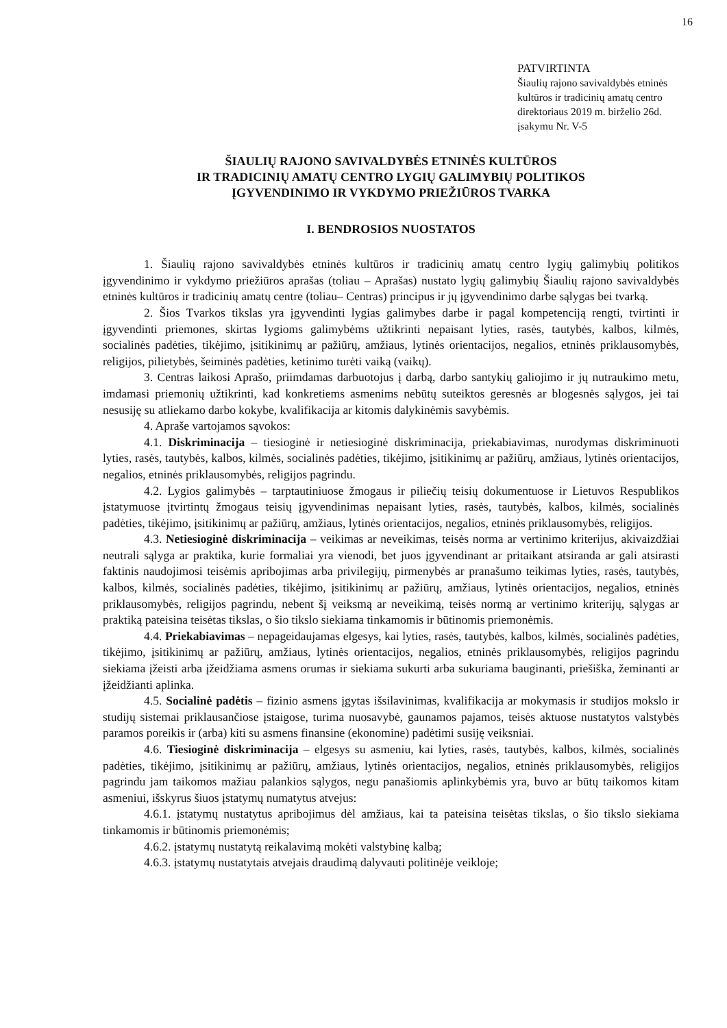16
PATVIRTINTA
Šiaulių rajono savivaldybės etninės
kultūros ir tradicinių amatų centro
direktoriaus 2019 m. birželio 26d.
įsakymu Nr. V-5
ŠIAULIŲ RAJONO SAVIVALDYBĖS ETNINĖS KULTŪROS
IR TRADICINIŲ AMATŲ CENTRO LYGIŲ GALIMYBIŲ POLITIKOS
ĮGYVENDINIMO IR VYKDYMO PRIEŽIŪROS TVARKA
I. BENDROSIOS NUOSTATOS
1. Šiaulių rajono savivaldybės etninės kultūros ir tradicinių amatų centro lygių galimybių politikos įgyvendinimo ir vykdymo priežiūros aprašas (toliau – Aprašas) nustato lygių galimybių Šiaulių rajono savivaldybės etninės kultūros ir tradicinių amatų centre (toliau– Centras) principus ir jų įgyvendinimo darbe sąlygas bei tvarką.
2. Šios Tvarkos tikslas yra įgyvendinti lygias galimybes darbe ir pagal kompetenciją rengti, tvirtinti ir įgyvendinti priemones, skirtas lygioms galimybėms užtikrinti nepaisant lyties, rasės, tautybės, kalbos, kilmės, socialinės padėties, tikėjimo, įsitikinimų ar pažiūrų, amžiaus, lytinės orientacijos, negalios, etninės priklausomybės, religijos, pilietybės, šeiminės padėties, ketinimo turėti vaiką (vaikų).
3. Centras laikosi Aprašo, priimdamas darbuotojus į darbą, darbo santykių galiojimo ir jų nutraukimo metu, imdamasi priemonių užtikrinti, kad konkretiems asmenims nebūtų suteiktos geresnės ar blogesnės sąlygos, jei tai nesusiję su atliekamo darbo kokybe, kvalifikacija ar kitomis dalykinėmis savybėmis.
4. Apraše vartojamos sąvokos:
4.1. Diskriminacija – tiesioginė ir netiesioginė diskriminacija, priekabiavimas, nurodymas diskriminuoti lyties, rasės, tautybės, kalbos, kilmės, socialinės padėties, tikėjimo, įsitikinimų ar pažiūrų, amžiaus, lytinės orientacijos, negalios, etninės priklausomybės, religijos pagrindu.
4.2. Lygios galimybės – tarptautiniuose žmogaus ir piliečių teisių dokumentuose ir Lietuvos Respublikos įstatymuose įtvirtintų žmogaus teisių įgyvendinimas nepaisant lyties, rasės, tautybės, kalbos, kilmės, socialinės padėties, tikėjimo, įsitikinimų ar pažiūrų, amžiaus, lytinės orientacijos, negalios, etninės priklausomybės, religijos.
4.3. Netiesioginė diskriminacija – veikimas ar neveikimas, teisės norma ar vertinimo kriterijus, akivaizdžiai neutrali sąlyga ar praktika, kurie formaliai yra vienodi, bet juos įgyvendinant ar pritaikant atsiranda ar gali atsirasti faktinis naudojimosi teisėmis apribojimas arba privilegijų, pirmenybės ar pranašumo teikimas lyties, rasės, tautybės, kalbos, kilmės, socialinės padėties, tikėjimo, įsitikinimų ar pažiūrų, amžiaus, lytinės orientacijos, negalios, etninės priklausomybės, religijos pagrindu, nebent šį veiksmą ar neveikimą, teisės normą ar vertinimo kriterijų, sąlygas ar praktiką pateisina teisėtas tikslas, o šio tikslo siekiama tinkamomis ir būtinomis priemonėmis.
4.4. Priekabiavimas – nepageidaujamas elgesys, kai lyties, rasės, tautybės, kalbos, kilmės, socialinės padėties, tikėjimo, įsitikinimų ar pažiūrų, amžiaus, lytinės orientacijos, negalios, etninės priklausomybės, religijos pagrindu siekiama įžeisti arba įžeidžiama asmens orumas ir siekiama sukurti arba sukuriama bauginanti, priešiška, žeminanti ar įžeidžianti aplinka.
4.5. Socialinė padėtis – fizinio asmens įgytas išsilavinimas, kvalifikacija ar mokymasis ir studijos mokslo ir studijų sistemai priklausančiose įstaigose, turima nuosavybė, gaunamos pajamos, teisės aktuose nustatytos valstybės paramos poreikis ir (arba) kiti su asmens finansine (ekonomine) padėtimi susiję veiksniai.
4.6. Tiesioginė diskriminacija – elgesys su asmeniu, kai lyties, rasės, tautybės, kalbos, kilmės, socialinės padėties, tikėjimo, įsitikinimų ar pažiūrų, amžiaus, lytinės orientacijos, negalios, etninės priklausomybės, religijos pagrindu jam taikomos mažiau palankios sąlygos, negu panašiomis aplinkybėmis yra, buvo ar būtų taikomos kitam asmeniui, išskyrus šiuos įstatymų numatytus atvejus:
4.6.1. įstatymų nustatytus apribojimus dėl amžiaus, kai ta pateisina teisėtas tikslas, o šio tikslo siekiama tinkamomis ir būtinomis priemonėmis;
4.6.2. įstatymų nustatytą reikalavimą mokėti valstybinę kalbą;
4.6.3. įstatymų nustatytais atvejais draudimą dalyvauti politinėje veikloje;